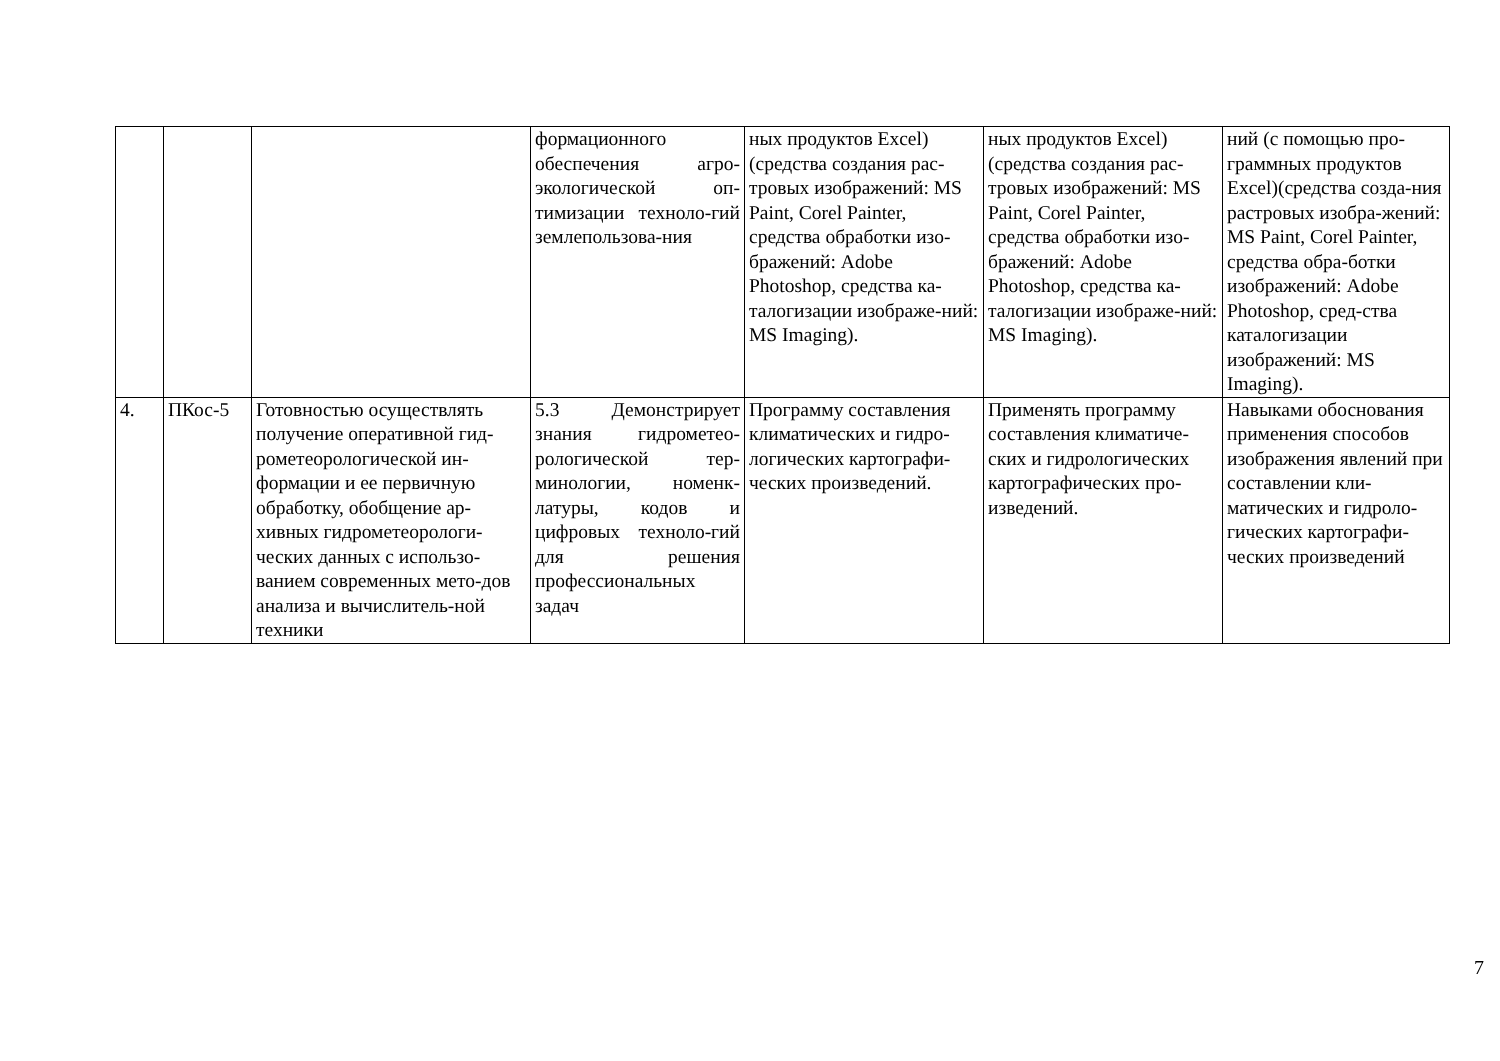| | | | формационного обеспечения агро-экологической оп-тимизации техноло-гий землепользова-ния | ных продуктов Excel) (средства создания рас-тровых изображений: MS Paint, Corel Painter, средства обработки изо-бражений: Adobe Photoshop, средства ка-талогизации изображе-ний: MS Imaging). | ных продуктов Excel) (средства создания рас-тровых изображений: MS Paint, Corel Painter, средства обработки изо-бражений: Adobe Photoshop, средства ка-талогизации изображе-ний: MS Imaging). | ний (с помощью про-граммных продуктов Excel)(средства созда-ния растровых изобра-жений: MS Paint, Corel Painter, средства обра-ботки изображений: Adobe Photoshop, сред-ства каталогизации изображений: MS Imaging). |
| 4. | ПКос-5 | Готовностью осуществлять получение оперативной гид-рометеорологической ин-формации и ее первичную обработку, обобщение ар-хивных гидрометеорологи-ческих данных с использо-ванием современных мето-дов анализа и вычислитель-ной техники | 5.3 Демонстрирует знания гидрометео-рологической тер-минологии, номенк-латуры, кодов и цифровых техноло-гий для решения профессиональных задач | Программу составления климатических и гидро-логических картографи-ческих произведений. | Применять программу составления климатиче-ских и гидрологических картографических про-изведений. | Навыками обоснования применения способов изображения явлений при составлении кли-матических и гидроло-гических картографи-ческих произведений |
7